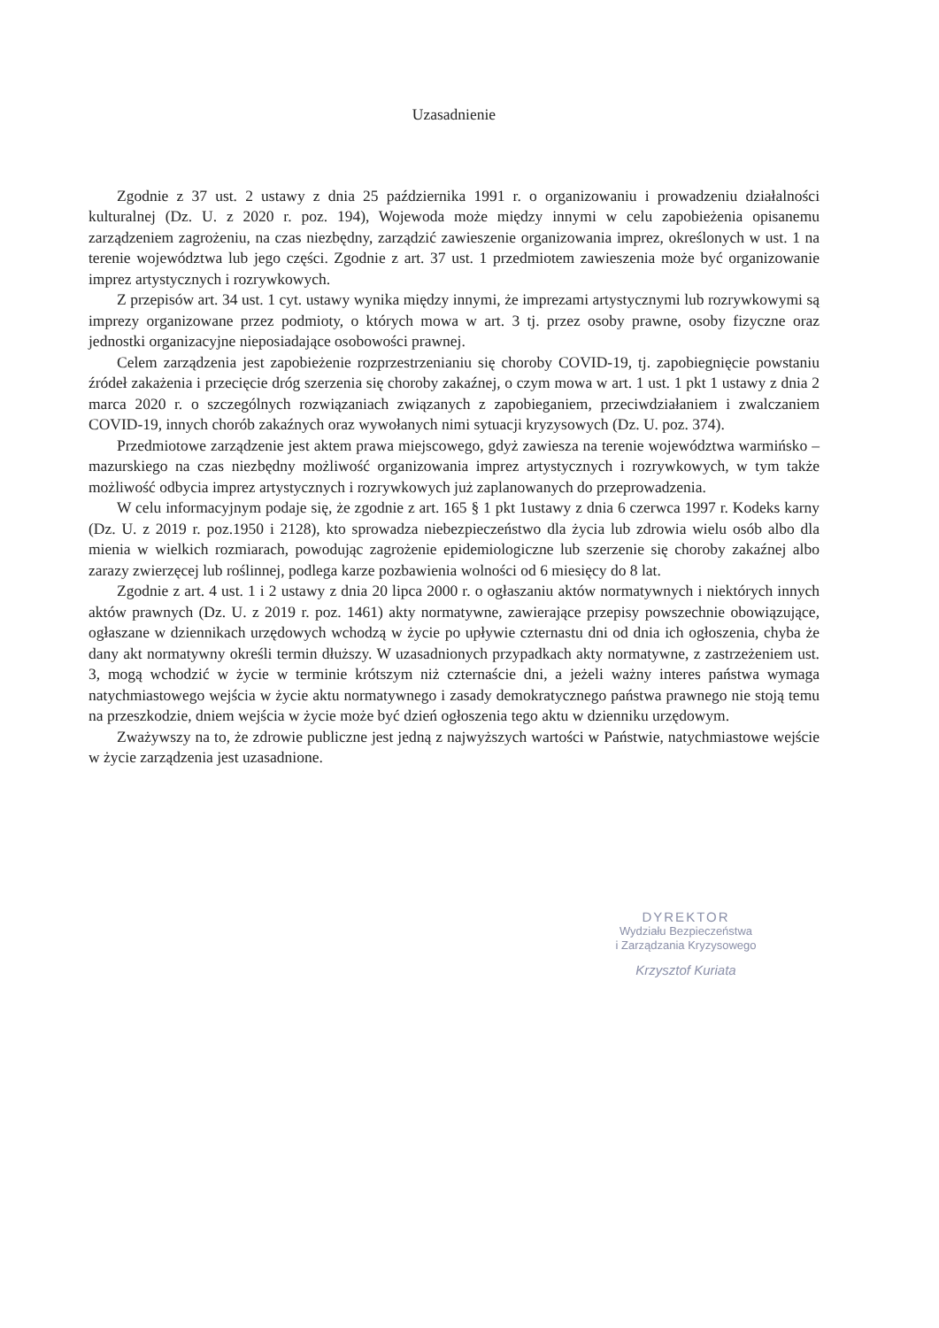Uzasadnienie
Zgodnie z 37 ust. 2 ustawy z dnia 25 października 1991 r. o organizowaniu i prowadzeniu działalności kulturalnej (Dz. U. z 2020 r. poz. 194), Wojewoda może między innymi w celu zapobieżenia opisanemu zarządzeniem zagrożeniu, na czas niezbędny, zarządzić zawieszenie organizowania imprez, określonych w ust. 1 na terenie województwa lub jego części. Zgodnie z art. 37 ust. 1 przedmiotem zawieszenia może być organizowanie imprez artystycznych i rozrywkowych.
Z przepisów art. 34 ust. 1 cyt. ustawy wynika między innymi, że imprezami artystycznymi lub rozrywkowymi są imprezy organizowane przez podmioty, o których mowa w art. 3 tj. przez osoby prawne, osoby fizyczne oraz jednostki organizacyjne nieposiadające osobowości prawnej.
Celem zarządzenia jest zapobieżenie rozprzestrzenianiu się choroby COVID-19, tj. zapobiegnięcie powstaniu źródeł zakażenia i przecięcie dróg szerzenia się choroby zakaźnej, o czym mowa w art. 1 ust. 1 pkt 1 ustawy z dnia 2 marca 2020 r. o szczególnych rozwiązaniach związanych z zapobieganiem, przeciwdziałaniem i zwalczaniem COVID-19, innych chorób zakaźnych oraz wywołanych nimi sytuacji kryzysowych (Dz. U. poz. 374).
Przedmiotowe zarządzenie jest aktem prawa miejscowego, gdyż zawiesza na terenie województwa warmińsko – mazurskiego na czas niezbędny możliwość organizowania imprez artystycznych i rozrywkowych, w tym także możliwość odbycia imprez artystycznych i rozrywkowych już zaplanowanych do przeprowadzenia.
W celu informacyjnym podaje się, że zgodnie z art. 165 § 1 pkt 1ustawy z dnia 6 czerwca 1997 r. Kodeks karny (Dz. U. z 2019 r. poz.1950 i 2128), kto sprowadza niebezpieczeństwo dla życia lub zdrowia wielu osób albo dla mienia w wielkich rozmiarach, powodując zagrożenie epidemiologiczne lub szerzenie się choroby zakaźnej albo zarazy zwierzęcej lub roślinnej, podlega karze pozbawienia wolności od 6 miesięcy do 8 lat.
Zgodnie z art. 4 ust. 1 i 2 ustawy z dnia 20 lipca 2000 r. o ogłaszaniu aktów normatywnych i niektórych innych aktów prawnych (Dz. U. z 2019 r. poz. 1461) akty normatywne, zawierające przepisy powszechnie obowiązujące, ogłaszane w dziennikach urzędowych wchodzą w życie po upływie czternastu dni od dnia ich ogłoszenia, chyba że dany akt normatywny określi termin dłuższy. W uzasadnionych przypadkach akty normatywne, z zastrzeżeniem ust. 3, mogą wchodzić w życie w terminie krótszym niż czternaście dni, a jeżeli ważny interes państwa wymaga natychmiastowego wejścia w życie aktu normatywnego i zasady demokratycznego państwa prawnego nie stoją temu na przeszkodzie, dniem wejścia w życie może być dzień ogłoszenia tego aktu w dzienniku urzędowym.
Zważywszy na to, że zdrowie publiczne jest jedną z najwyższych wartości w Państwie, natychmiastowe wejście w życie zarządzenia jest uzasadnione.
DYREKTOR
Wydziału Bezpieczeństwa
i Zarządzania Kryzysowego
Krzysztof Kuriata